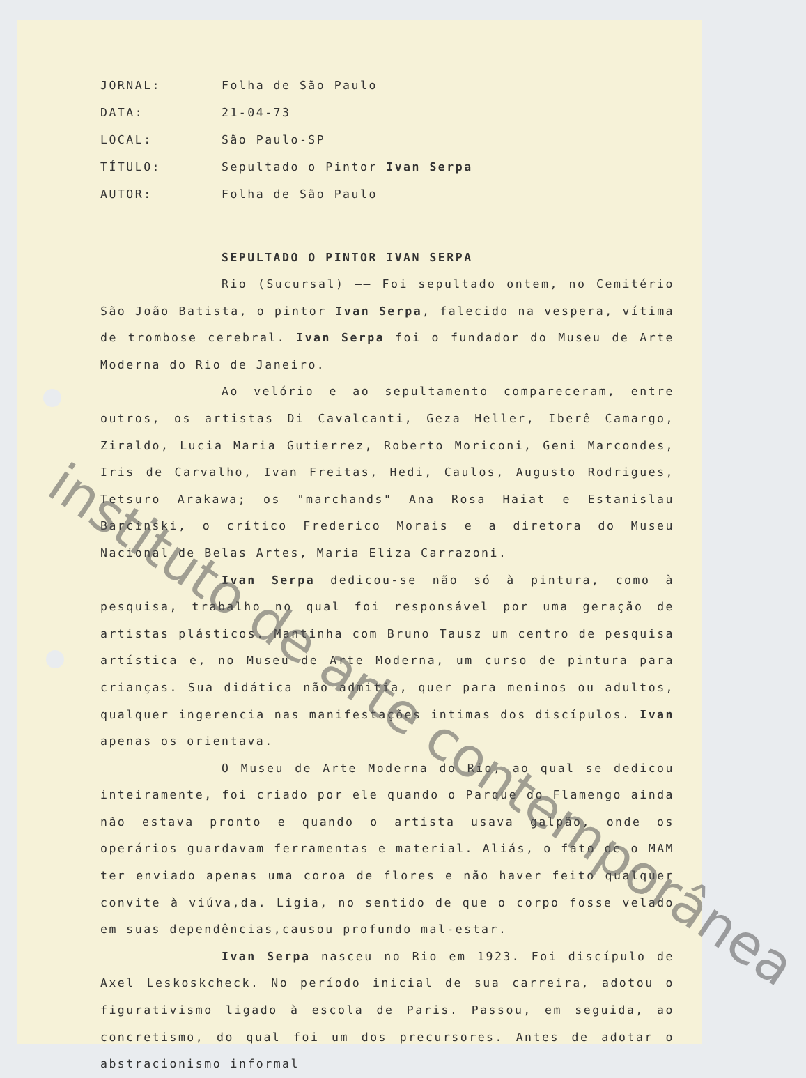| JORNAL: | Folha de São Paulo |
| DATA: | 21-04-73 |
| LOCAL: | São Paulo-SP |
| TÍTULO: | Sepultado o Pintor Ivan Serpa |
| AUTOR: | Folha de São Paulo |
SEPULTADO O PINTOR IVAN SERPA
Rio (Sucursal) —— Foi sepultado ontem, no Cemitério São João Batista, o pintor Ivan Serpa, falecido na vespera, vítima de trombose cerebral. Ivan Serpa foi o fundador do Museu de Arte Moderna do Rio de Janeiro.
Ao velório e ao sepultamento compareceram, entre outros, os artistas Di Cavalcanti, Geza Heller, Iberê Camargo, Ziraldo, Lucia Maria Gutierrez, Roberto Moriconi, Geni Marcondes, Iris de Carvalho, Ivan Freitas, Hedi, Caulos, Augusto Rodrigues, Tetsuro Arakawa; os "marchands" Ana Rosa Haiat e Estanislau Barcinski, o crítico Frederico Morais e a diretora do Museu Nacional de Belas Artes, Maria Eliza Carrazoni.
Ivan Serpa dedicou-se não só à pintura, como à pesquisa, trabalho no qual foi responsável por uma geração de artistas plásticos. Mantinha com Bruno Tausz um centro de pesquisa artística e, no Museu de Arte Moderna, um curso de pintura para crianças. Sua didática não admitia, quer para meninos ou adultos, qualquer ingerencia nas manifestações intimas dos discípulos. Ivan apenas os orientava.
O Museu de Arte Moderna do Rio, ao qual se dedicou inteiramente, foi criado por ele quando o Parque do Flamengo ainda não estava pronto e quando o artista usava galpão, onde os operários guardavam ferramentas e material. Aliás, o fato de o MAM ter enviado apenas uma coroa de flores e não haver feito qualquer convite à viúva,da. Ligia, no sentido de que o corpo fosse velado em suas dependências,causou profundo mal-estar.
Ivan Serpa nasceu no Rio em 1923. Foi discípulo de Axel Leskoskcheck. No período inicial de sua carreira, adotou o figurativismo ligado à escola de Paris. Passou, em seguida, ao concretismo, do qual foi um dos precursores. Antes de adotar o abstracionismo informal
instituto de arte contemporânea